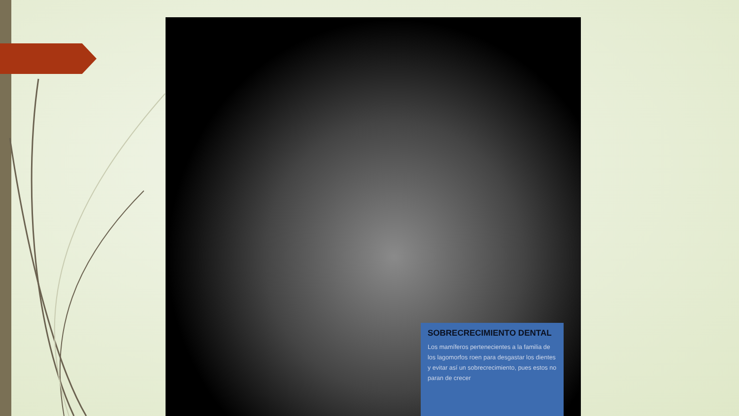SOBRECRECIMIENTO DENTAL
Los mamíferos pertenecientes a la familia de los lagomorfos roen para desgastar los dientes y evitar así un sobrecrecimiento, pues estos no paran de crecer